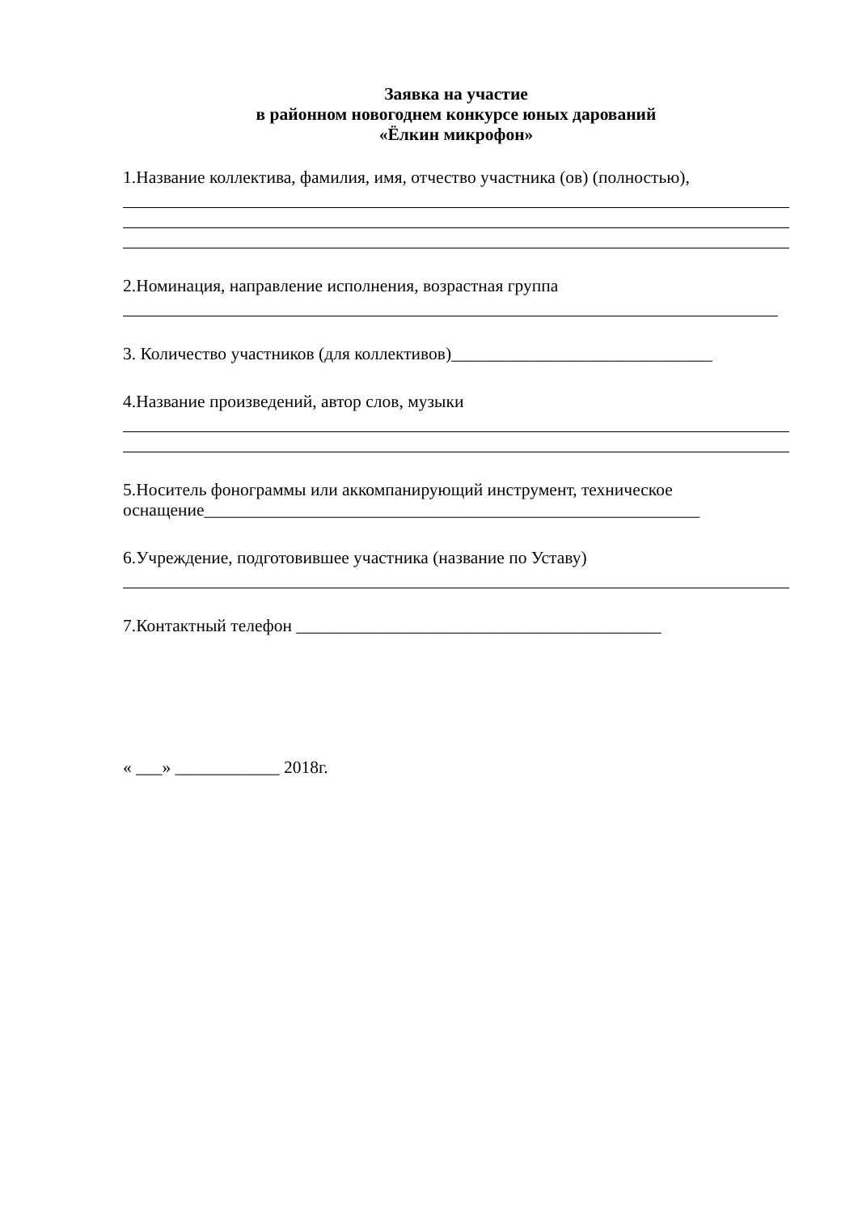Заявка на участие
в районном новогоднем конкурсе юных дарований
«Ёлкин микрофон»
1.Название коллектива, фамилия, имя, отчество участника (ов) (полностью),
2.Номинация, направление исполнения, возрастная группа
3. Количество участников (для коллективов)______________________________
4.Название произведений, автор слов, музыки
5.Носитель фонограммы или аккомпанирующий инструмент, техническое оснащение_________________________________________________________
6.Учреждение, подготовившее участника (название по Уставу)
7.Контактный телефон __________________________________________
« ___» ____________ 2018г.